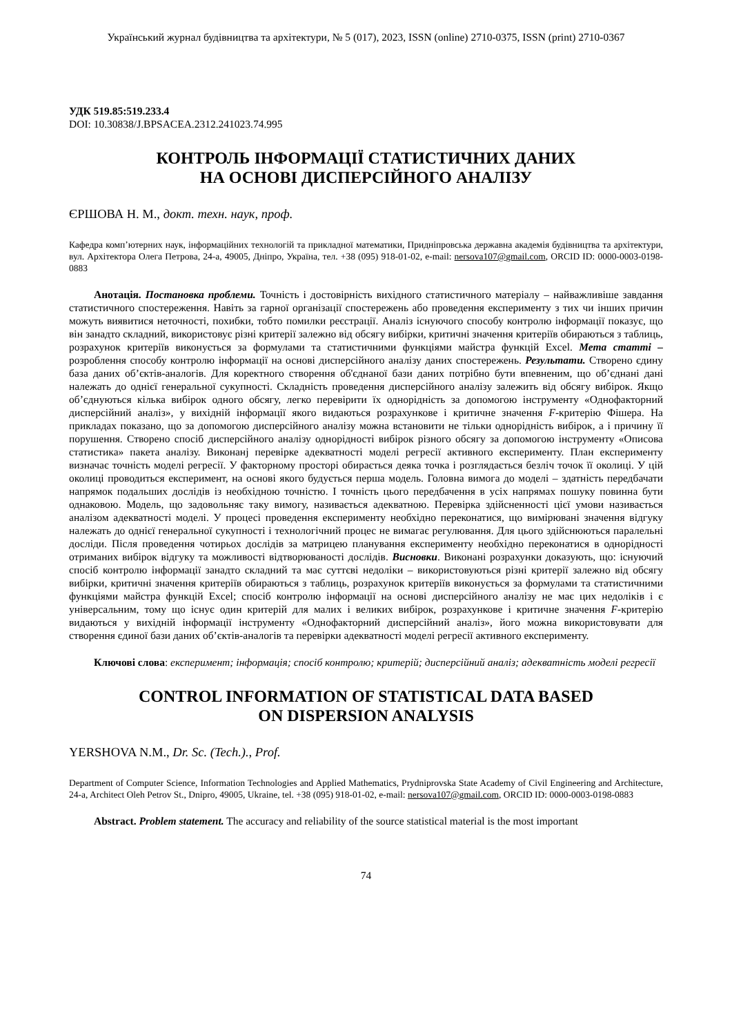Український журнал будівництва та архітектури, № 5 (017), 2023, ISSN (online) 2710-0375, ISSN (print) 2710-0367
УДК 519.85:519.233.4
DOI: 10.30838/J.BPSACEA.2312.241023.74.995
КОНТРОЛЬ ІНФОРМАЦІЇ СТАТИСТИЧНИХ ДАНИХ
НА ОСНОВІ ДИСПЕРСІЙНОГО АНАЛІЗУ
ЄРШОВА Н. М., докт. техн. наук, проф.
Кафедра комп’ютерних наук, інформаційних технологій та прикладної математики, Придніпровська державна академія будівництва та архітектури, вул. Архітектора Олега Петрова, 24-а, 49005, Дніпро, Україна, тел. +38 (095) 918-01-02, e-mail: nersova107@gmail.com, ORCID ID: 0000-0003-0198-0883
Анотація. Постановка проблеми. Точність і достовірність вихідного статистичного матеріалу – найважливіше завдання статистичного спостереження. Навіть за гарної організації спостережень або проведення експерименту з тих чи інших причин можуть виявитися неточності, похибки, тобто помилки реєстрації. Аналіз існуючого способу контролю інформації показує, що він занадто складний, використовує різні критерії залежно від обсягу вибірки, критичні значення критеріїв обираються з таблиць, розрахунок критеріїв виконується за формулами та статистичними функціями майстра функцій Excel. Мета статті – розроблення способу контролю інформації на основі дисперсійного аналізу даних спостережень. Результати. Створено єдину база даних об’єктів-аналогів. Для коректного створення об'єднаної бази даних потрібно бути впевненим, що об’єднані дані належать до однієї генеральної сукупності. Складність проведення дисперсійного аналізу залежить від обсягу вибірок. Якщо об’єднуються кілька вибірок одного обсягу, легко перевірити їх однорідність за допомогою інструменту «Однофакторний дисперсійний аналіз», у вихідній інформації якого видаються розрахункове і критичне значення F-критерію Фішера. На прикладах показано, що за допомогою дисперсійного аналізу можна встановити не тільки однорідність вибірок, а і причину її порушення. Створено спосіб дисперсійного аналізу однорідності вибірок різного обсягу за допомогою інструменту «Описова статистика» пакета аналізу. Виконанј перевірке адекватності моделі регресії активного експерименту. План експерименту визначає точність моделі регресії. У факторному просторі обирається деяка точка і розглядається безліч точок її околиці. У цій околиці проводиться експеримент, на основі якого будується перша модель. Головна вимога до моделі – здатність передбачати напрямок подальших дослідів із необхідною точністю. І точність цього передбачення в усіх напрямах пошуку повинна бути однаковою. Модель, що задовольняє таку вимогу, називається адекватною. Перевірка здійсненності цієї умови називається аналізом адекватності моделі. У процесі проведення експерименту необхідно переконатися, що вимірювані значення відгуку належать до однієї генеральної сукупності і технологічний процес не вимагає регулювання. Для цього здійснюються паралельні досліди. Після проведення чотирьох дослідів за матрицею планування експерименту необхідно переконатися в однорідності отриманих вибірок відгуку та можливості відтворюваності дослідів. Висновки. Виконані розрахунки доказують, що: існуючий спосіб контролю інформації занадто складний та має суттєві недоліки – використовуються різні критерії залежно від обсягу вибірки, критичні значення критеріїв обираються з таблиць, розрахунок критеріїв виконується за формулами та статистичними функціями майстра функцій Excel; спосіб контролю інформації на основі дисперсійного аналізу не має цих недоліків і є універсальним, тому що існує один критерій для малих і великих вибірок, розрахункове і критичне значення F-критерію видаються у вихідній інформації інструменту «Однофакторний дисперсійний аналіз», його можна використовувати для створення єдиної бази даних об’єктів-аналогів та перевірки адекватності моделі регресії активного експерименту.
Ключові слова: експеримент; інформація; спосіб контролю; критерій; дисперсійний аналіз; адекватність моделі регресії
CONTROL INFORMATION OF STATISTICAL DATA BASED
ON DISPERSION ANALYSIS
YERSHOVA N.M., Dr. Sc. (Tech.)., Prof.
Department of Computer Science, Information Technologies and Applied Mathematics, Prydniprovska State Academy of Civil Engineering and Architecture, 24-a, Architect Oleh Petrov St., Dnipro, 49005, Ukraine, tel. +38 (095) 918-01-02, e-mail: nersova107@gmail.com, ORCID ID: 0000-0003-0198-0883
Abstract. Problem statement. The accuracy and reliability of the source statistical material is the most important
74